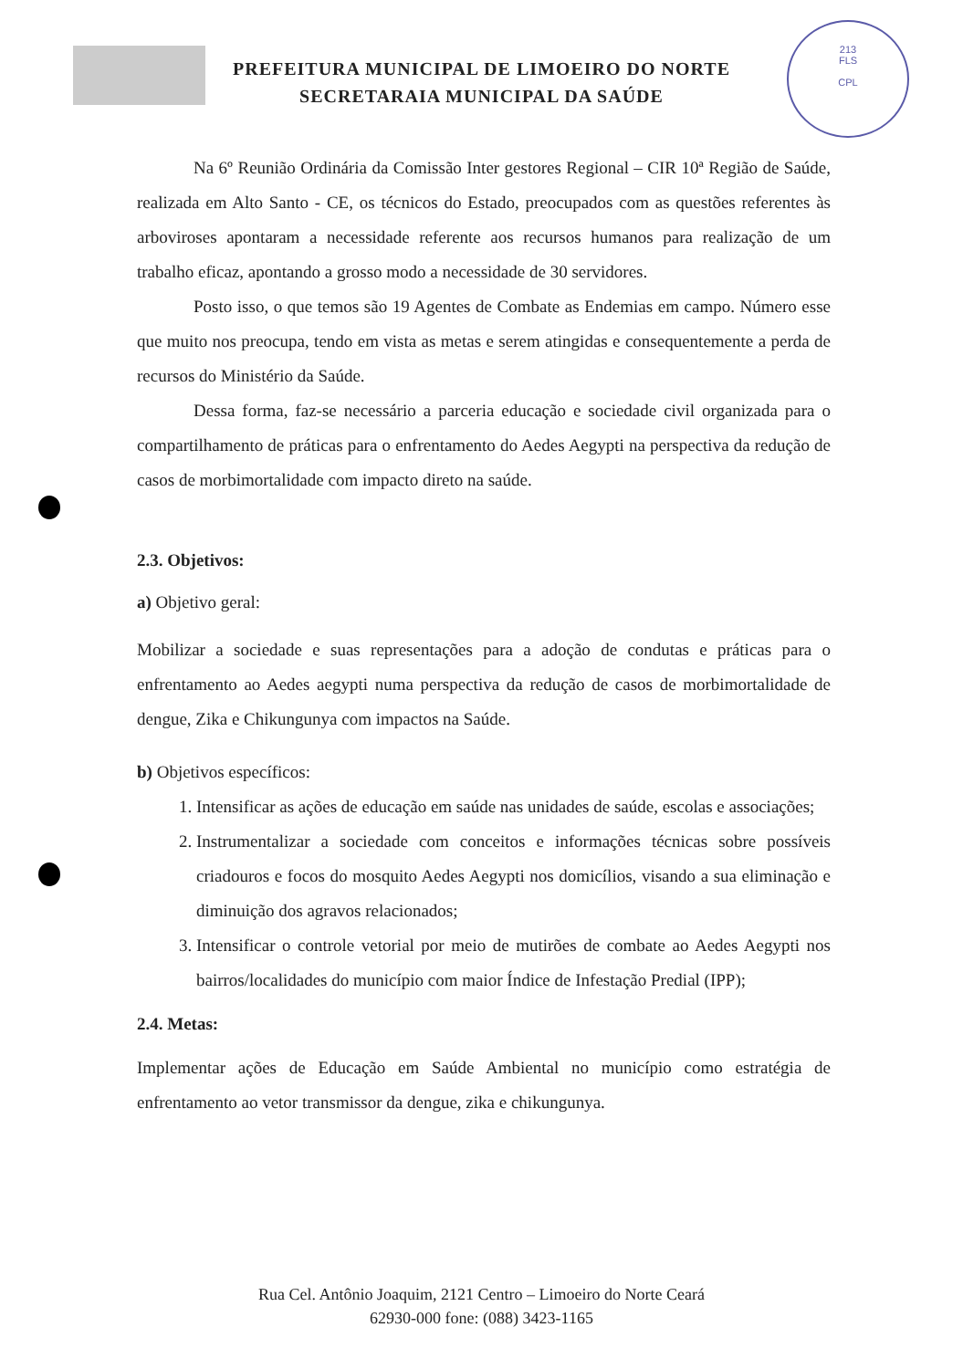213
FLS
CPL
PREFEITURA MUNICIPAL DE LIMOEIRO DO NORTE
SECRETARAIA MUNICIPAL DA SAÚDE
Na 6º Reunião Ordinária da Comissão Inter gestores Regional – CIR 10ª Região de Saúde, realizada em Alto Santo - CE, os técnicos do Estado, preocupados com as questões referentes às arboviroses apontaram a necessidade referente aos recursos humanos para realização de um trabalho eficaz, apontando a grosso modo a necessidade de 30 servidores.
Posto isso, o que temos são 19 Agentes de Combate as Endemias em campo. Número esse que muito nos preocupa, tendo em vista as metas e serem atingidas e consequentemente a perda de recursos do Ministério da Saúde.
Dessa forma, faz-se necessário a parceria educação e sociedade civil organizada para o compartilhamento de práticas para o enfrentamento do Aedes Aegypti na perspectiva da redução de casos de morbimortalidade com impacto direto na saúde.
2.3. Objetivos:
a) Objetivo geral:
Mobilizar a sociedade e suas representações para a adoção de condutas e práticas para o enfrentamento ao Aedes aegypti numa perspectiva da redução de casos de morbimortalidade de dengue, Zika e Chikungunya com impactos na Saúde.
b) Objetivos específicos:
1. Intensificar as ações de educação em saúde nas unidades de saúde, escolas e associações;
2. Instrumentalizar a sociedade com conceitos e informações técnicas sobre possíveis criadouros e focos do mosquito Aedes Aegypti nos domicílios, visando a sua eliminação e diminuição dos agravos relacionados;
3. Intensificar o controle vetorial por meio de mutirões de combate ao Aedes Aegypti nos bairros/localidades do município com maior Índice de Infestação Predial (IPP);
2.4. Metas:
Implementar ações de Educação em Saúde Ambiental no município como estratégia de enfrentamento ao vetor transmissor da dengue, zika e chikungunya.
Rua Cel. Antônio Joaquim, 2121 Centro – Limoeiro do Norte Ceará
62930-000 fone: (088) 3423-1165